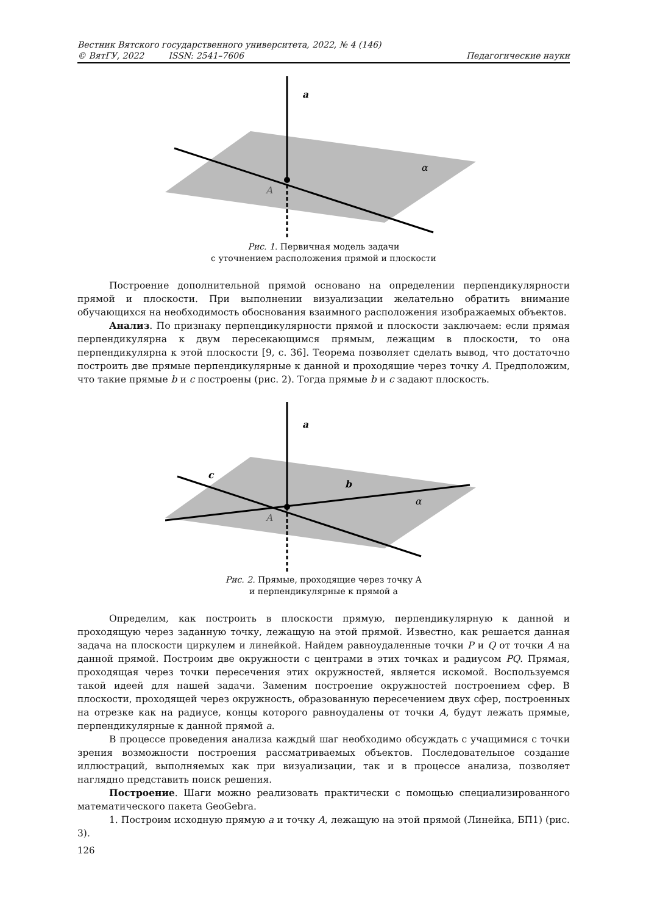Вестник Вятского государственного университета, 2022, № 4 (146)
© ВятГУ, 2022 ISSN: 2541–7606 Педагогические науки
a
A
α
Рис. 1. Первичная модель задачи
с уточнением расположения прямой и плоскости
Построение дополнительной прямой основано на определении перпендикулярности прямой и плоскости. При выполнении визуализации желательно обратить внимание обучающихся на необходимость обоснования взаимного расположения изображаемых объектов.
Анализ. По признаку перпендикулярности прямой и плоскости заключаем: если прямая перпендикулярна к двум пересекающимся прямым, лежащим в плоскости, то она перпендикулярна к этой плоскости [9, с. 36]. Теорема позволяет сделать вывод, что достаточно построить две прямые перпендикулярные к данной и проходящие через точку A. Предположим, что такие прямые b и c построены (рис. 2). Тогда прямые b и c задают плоскость.
a
c
b
A
α
Рис. 2. Прямые, проходящие через точку А
и перпендикулярные к прямой а
Определим, как построить в плоскости прямую, перпендикулярную к данной и проходящую через заданную точку, лежащую на этой прямой. Известно, как решается данная задача на плоскости циркулем и линейкой. Найдем равноудаленные точки P и Q от точки A на данной прямой. Построим две окружности с центрами в этих точках и радиусом PQ. Прямая, проходящая через точки пересечения этих окружностей, является искомой. Воспользуемся такой идеей для нашей задачи. Заменим построение окружностей построением сфер. В плоскости, проходящей через окружность, образованную пересечением двух сфер, построенных на отрезке как на радиусе, концы которого равноудалены от точки A, будут лежать прямые, перпендикулярные к данной прямой a.
В процессе проведения анализа каждый шаг необходимо обсуждать с учащимися с точки зрения возможности построения рассматриваемых объектов. Последовательное создание иллюстраций, выполняемых как при визуализации, так и в процессе анализа, позволяет наглядно представить поиск решения.
Построение. Шаги можно реализовать практически с помощью специализированного математического пакета GeoGebra.
1. Построим исходную прямую a и точку A, лежащую на этой прямой (Линейка, БП1) (рис. 3).
126